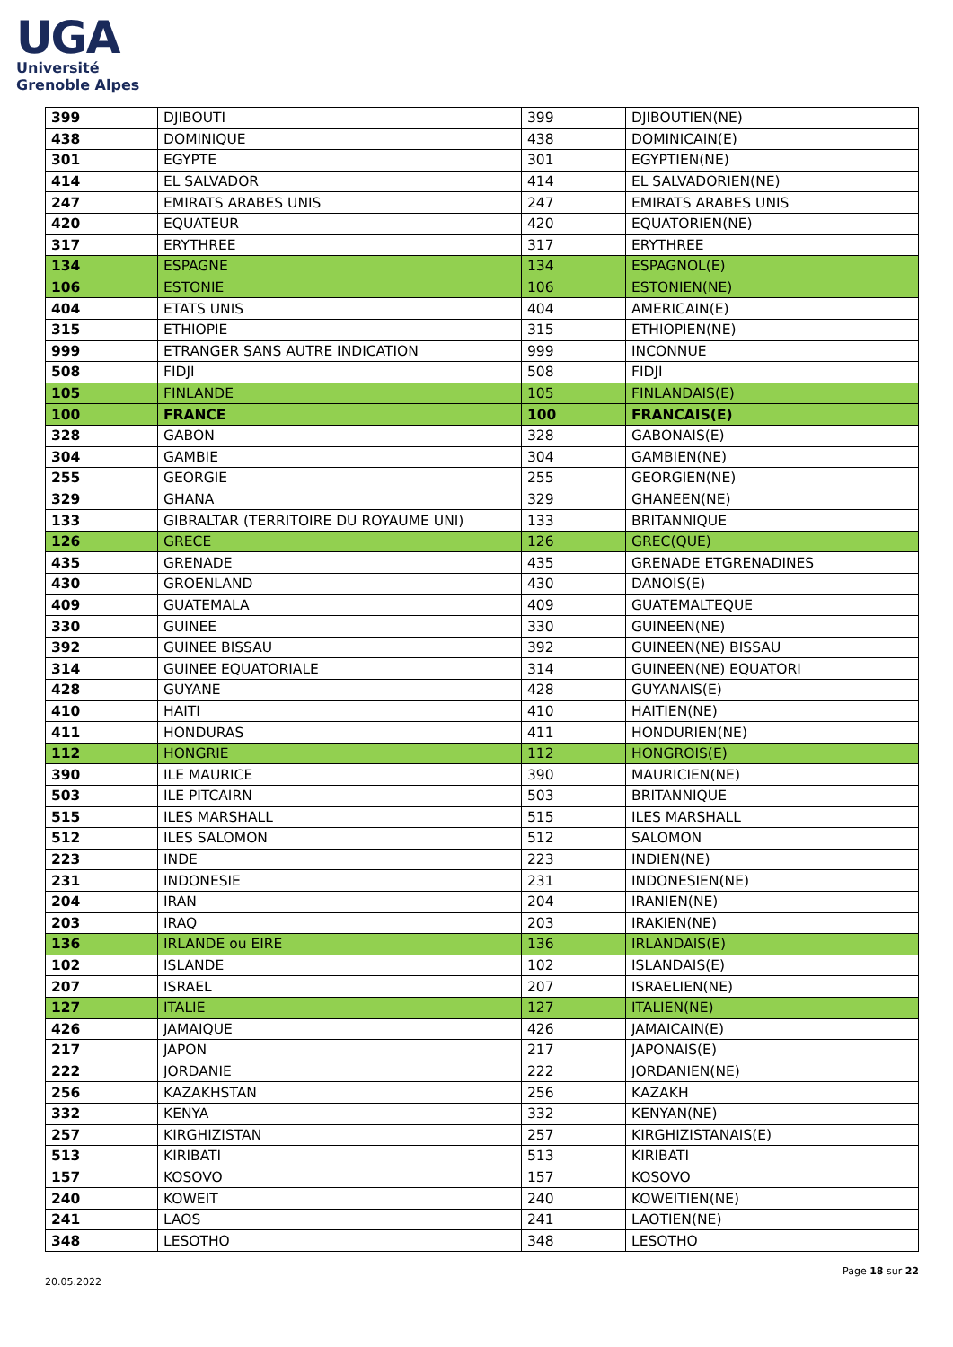UGA
Université
Grenoble Alpes
| 399 | DJIBOUTI | 399 | DJIBOUTIEN(NE) |
| 438 | DOMINIQUE | 438 | DOMINICAIN(E) |
| 301 | EGYPTE | 301 | EGYPTIEN(NE) |
| 414 | EL SALVADOR | 414 | EL SALVADORIEN(NE) |
| 247 | EMIRATS ARABES UNIS | 247 | EMIRATS ARABES UNIS |
| 420 | EQUATEUR | 420 | EQUATORIEN(NE) |
| 317 | ERYTHREE | 317 | ERYTHREE |
| 134 | ESPAGNE | 134 | ESPAGNOL(E) |
| 106 | ESTONIE | 106 | ESTONIEN(NE) |
| 404 | ETATS UNIS | 404 | AMERICAIN(E) |
| 315 | ETHIOPIE | 315 | ETHIOPIEN(NE) |
| 999 | ETRANGER SANS AUTRE INDICATION | 999 | INCONNUE |
| 508 | FIDJI | 508 | FIDJI |
| 105 | FINLANDE | 105 | FINLANDAIS(E) |
| 100 | FRANCE | 100 | FRANCAIS(E) |
| 328 | GABON | 328 | GABONAIS(E) |
| 304 | GAMBIE | 304 | GAMBIEN(NE) |
| 255 | GEORGIE | 255 | GEORGIEN(NE) |
| 329 | GHANA | 329 | GHANEEN(NE) |
| 133 | GIBRALTAR (TERRITOIRE DU ROYAUME UNI) | 133 | BRITANNIQUE |
| 126 | GRECE | 126 | GREC(QUE) |
| 435 | GRENADE | 435 | GRENADE ETGRENADINES |
| 430 | GROENLAND | 430 | DANOIS(E) |
| 409 | GUATEMALA | 409 | GUATEMALTEQUE |
| 330 | GUINEE | 330 | GUINEEN(NE) |
| 392 | GUINEE BISSAU | 392 | GUINEEN(NE) BISSAU |
| 314 | GUINEE EQUATORIALE | 314 | GUINEEN(NE) EQUATORI |
| 428 | GUYANE | 428 | GUYANAIS(E) |
| 410 | HAITI | 410 | HAITIEN(NE) |
| 411 | HONDURAS | 411 | HONDURIEN(NE) |
| 112 | HONGRIE | 112 | HONGROIS(E) |
| 390 | ILE MAURICE | 390 | MAURICIEN(NE) |
| 503 | ILE PITCAIRN | 503 | BRITANNIQUE |
| 515 | ILES MARSHALL | 515 | ILES MARSHALL |
| 512 | ILES SALOMON | 512 | SALOMON |
| 223 | INDE | 223 | INDIEN(NE) |
| 231 | INDONESIE | 231 | INDONESIEN(NE) |
| 204 | IRAN | 204 | IRANIEN(NE) |
| 203 | IRAQ | 203 | IRAKIEN(NE) |
| 136 | IRLANDE ou EIRE | 136 | IRLANDAIS(E) |
| 102 | ISLANDE | 102 | ISLANDAIS(E) |
| 207 | ISRAEL | 207 | ISRAELIEN(NE) |
| 127 | ITALIE | 127 | ITALIEN(NE) |
| 426 | JAMAIQUE | 426 | JAMAICAIN(E) |
| 217 | JAPON | 217 | JAPONAIS(E) |
| 222 | JORDANIE | 222 | JORDANIEN(NE) |
| 256 | KAZAKHSTAN | 256 | KAZAKH |
| 332 | KENYA | 332 | KENYAN(NE) |
| 257 | KIRGHIZISTAN | 257 | KIRGHIZISTANAIS(E) |
| 513 | KIRIBATI | 513 | KIRIBATI |
| 157 | KOSOVO | 157 | KOSOVO |
| 240 | KOWEIT | 240 | KOWEITIEN(NE) |
| 241 | LAOS | 241 | LAOTIEN(NE) |
| 348 | LESOTHO | 348 | LESOTHO |
Page 18 sur 22
20.05.2022